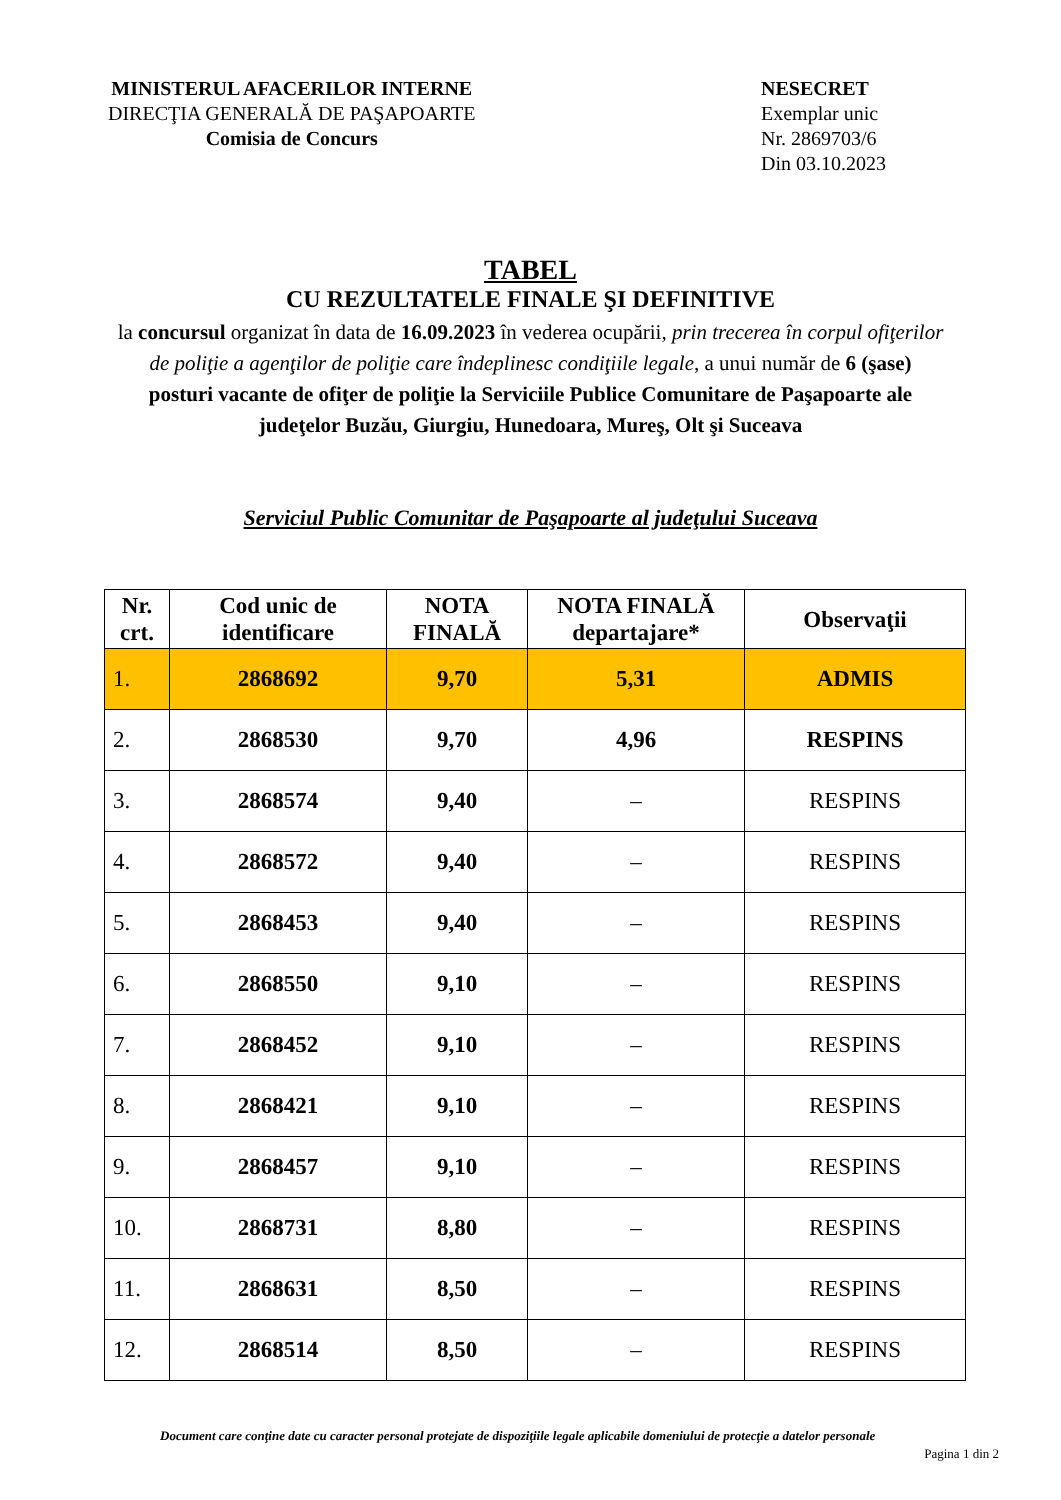MINISTERUL AFACERILOR INTERNE
DIRECŢIA GENERALĂ DE PAŞAPOARTE
Comisia de Concurs
NESECRET
Exemplar unic
Nr. 2869703/6
Din 03.10.2023
TABEL
CU REZULTATELE FINALE ŞI DEFINITIVE
la concursul organizat în data de 16.09.2023 în vederea ocupării, prin trecerea în corpul ofiţerilor de poliţie a agenţilor de poliţie care îndeplinesc condiţiile legale, a unui număr de 6 (şase) posturi vacante de ofiţer de poliţie la Serviciile Publice Comunitare de Paşapoarte ale judeţelor Buzău, Giurgiu, Hunedoara, Mureş, Olt şi Suceava
Serviciul Public Comunitar de Paşapoarte al judeţului Suceava
| Nr. crt. | Cod unic de identificare | NOTA FINALĂ | NOTA FINALĂ departajare* | Observaţii |
| --- | --- | --- | --- | --- |
| 1. | 2868692 | 9,70 | 5,31 | ADMIS |
| 2. | 2868530 | 9,70 | 4,96 | RESPINS |
| 3. | 2868574 | 9,40 | – | RESPINS |
| 4. | 2868572 | 9,40 | – | RESPINS |
| 5. | 2868453 | 9,40 | – | RESPINS |
| 6. | 2868550 | 9,10 | – | RESPINS |
| 7. | 2868452 | 9,10 | – | RESPINS |
| 8. | 2868421 | 9,10 | – | RESPINS |
| 9. | 2868457 | 9,10 | – | RESPINS |
| 10. | 2868731 | 8,80 | – | RESPINS |
| 11. | 2868631 | 8,50 | – | RESPINS |
| 12. | 2868514 | 8,50 | – | RESPINS |
Document care conţine date cu caracter personal protejate de dispoziţiile legale aplicabile domeniului de protecţie a datelor personale
Pagina 1 din 2